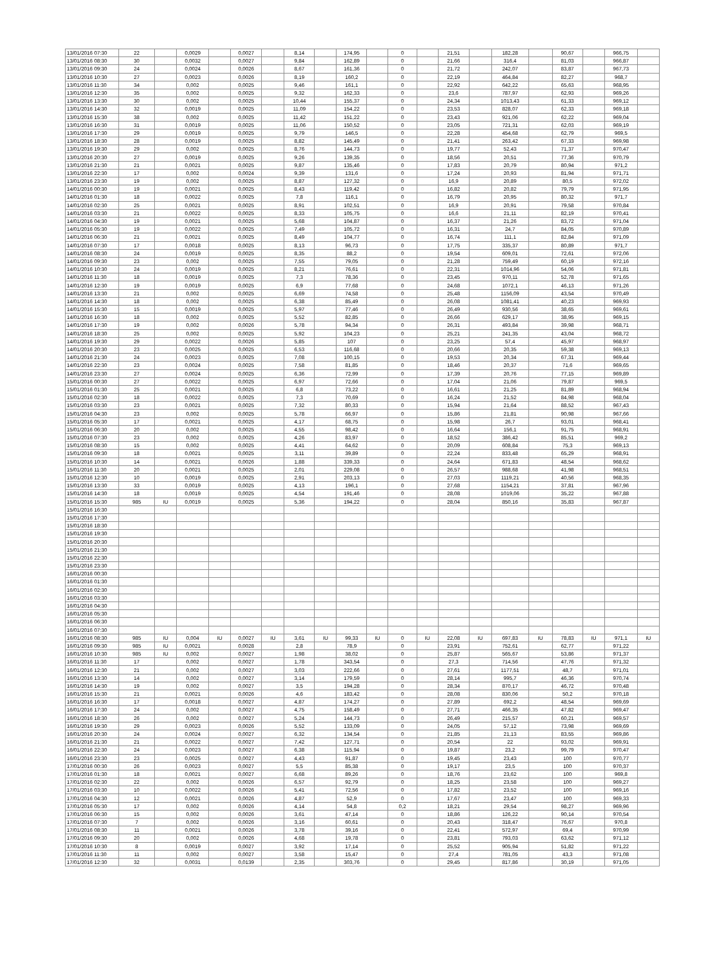| 13/01/2016 07:30 | 22 | | 0,0029 | | 0,0027 | | 8,14 | | 174,95 | | 0 | | 21,51 | | 182,28 | | 90,67 | | 966,75 | |
| 13/01/2016 08:30 | 30 | | 0,0032 | | 0,0027 | | 9,84 | | 162,89 | | 0 | | 21,66 | | 316,4 | | 81,03 | | 966,87 | |
| 13/01/2016 09:30 | 24 | | 0,0024 | | 0,0026 | | 8,67 | | 161,36 | | 0 | | 21,72 | | 242,07 | | 83,87 | | 967,73 | |
| 13/01/2016 10:30 | 27 | | 0,0023 | | 0,0026 | | 8,19 | | 160,2 | | 0 | | 22,19 | | 464,84 | | 82,27 | | 968,7 | |
| 13/01/2016 11:30 | 34 | | 0,002 | | 0,0025 | | 9,46 | | 161,1 | | 0 | | 22,92 | | 642,22 | | 65,63 | | 968,95 | |
| 13/01/2016 12:30 | 35 | | 0,002 | | 0,0025 | | 9,32 | | 162,33 | | 0 | | 23,6 | | 787,97 | | 62,93 | | 969,26 | |
| 13/01/2016 13:30 | 30 | | 0,002 | | 0,0025 | | 10,44 | | 155,37 | | 0 | | 24,34 | | 1013,43 | | 61,33 | | 969,12 | |
| 13/01/2016 14:30 | 32 | | 0,0019 | | 0,0025 | | 11,09 | | 154,22 | | 0 | | 23,53 | | 828,07 | | 62,33 | | 969,18 | |
| 13/01/2016 15:30 | 38 | | 0,002 | | 0,0025 | | 11,42 | | 151,22 | | 0 | | 23,43 | | 921,06 | | 62,22 | | 969,04 | |
| 13/01/2016 16:30 | 31 | | 0,0019 | | 0,0025 | | 11,06 | | 150,52 | | 0 | | 23,05 | | 721,31 | | 62,03 | | 969,19 | |
| 13/01/2016 17:30 | 29 | | 0,0019 | | 0,0025 | | 9,79 | | 146,5 | | 0 | | 22,28 | | 454,68 | | 62,79 | | 969,5 | |
| 13/01/2016 18:30 | 28 | | 0,0019 | | 0,0025 | | 8,82 | | 145,49 | | 0 | | 21,41 | | 263,42 | | 67,33 | | 969,98 | |
| 13/01/2016 19:30 | 29 | | 0,002 | | 0,0025 | | 8,76 | | 144,73 | | 0 | | 19,77 | | 52,43 | | 71,37 | | 970,47 | |
| 13/01/2016 20:30 | 27 | | 0,0019 | | 0,0025 | | 9,26 | | 139,35 | | 0 | | 18,56 | | 20,51 | | 77,36 | | 970,79 | |
| 13/01/2016 21:30 | 21 | | 0,0021 | | 0,0025 | | 9,87 | | 135,46 | | 0 | | 17,83 | | 20,79 | | 80,94 | | 971,2 | |
| 13/01/2016 22:30 | 17 | | 0,002 | | 0,0024 | | 9,39 | | 131,6 | | 0 | | 17,24 | | 20,93 | | 81,94 | | 971,71 | |
| 13/01/2016 23:30 | 19 | | 0,002 | | 0,0025 | | 8,87 | | 127,32 | | 0 | | 16,9 | | 20,89 | | 80,5 | | 972,02 | |
| 14/01/2016 00:30 | 19 | | 0,0021 | | 0,0025 | | 8,43 | | 119,42 | | 0 | | 16,82 | | 20,82 | | 79,79 | | 971,95 | |
| 14/01/2016 01:30 | 18 | | 0,0022 | | 0,0025 | | 7,8 | | 116,1 | | 0 | | 16,79 | | 20,95 | | 80,32 | | 971,7 | |
| 14/01/2016 02:30 | 25 | | 0,0021 | | 0,0025 | | 8,91 | | 102,51 | | 0 | | 16,9 | | 20,91 | | 79,58 | | 970,84 | |
| 14/01/2016 03:30 | 21 | | 0,0022 | | 0,0025 | | 8,33 | | 105,75 | | 0 | | 16,6 | | 21,11 | | 82,19 | | 970,41 | |
| 14/01/2016 04:30 | 19 | | 0,0021 | | 0,0025 | | 5,68 | | 104,87 | | 0 | | 16,37 | | 21,26 | | 83,72 | | 971,04 | |
| 14/01/2016 05:30 | 19 | | 0,0022 | | 0,0025 | | 7,49 | | 105,72 | | 0 | | 16,31 | | 24,7 | | 84,05 | | 970,89 | |
| 14/01/2016 06:30 | 21 | | 0,0021 | | 0,0025 | | 8,49 | | 104,77 | | 0 | | 16,74 | | 111,1 | | 82,84 | | 971,09 | |
| 14/01/2016 07:30 | 17 | | 0,0018 | | 0,0025 | | 8,13 | | 96,73 | | 0 | | 17,75 | | 335,37 | | 80,89 | | 971,7 | |
| 14/01/2016 08:30 | 24 | | 0,0019 | | 0,0025 | | 8,35 | | 88,2 | | 0 | | 19,54 | | 609,01 | | 72,61 | | 972,06 | |
| 14/01/2016 09:30 | 23 | | 0,002 | | 0,0025 | | 7,55 | | 79,05 | | 0 | | 21,28 | | 759,49 | | 60,19 | | 972,16 | |
| 14/01/2016 10:30 | 24 | | 0,0019 | | 0,0025 | | 8,21 | | 76,61 | | 0 | | 22,31 | | 1014,96 | | 54,06 | | 971,81 | |
| 14/01/2016 11:30 | 18 | | 0,0019 | | 0,0025 | | 7,3 | | 78,36 | | 0 | | 23,45 | | 970,11 | | 52,78 | | 971,65 | |
| 14/01/2016 12:30 | 19 | | 0,0019 | | 0,0025 | | 6,9 | | 77,68 | | 0 | | 24,68 | | 1072,1 | | 46,13 | | 971,26 | |
| 14/01/2016 13:30 | 21 | | 0,002 | | 0,0025 | | 6,69 | | 74,58 | | 0 | | 25,48 | | 1156,09 | | 43,54 | | 970,49 | |
| 14/01/2016 14:30 | 18 | | 0,002 | | 0,0025 | | 6,38 | | 85,49 | | 0 | | 26,08 | | 1081,41 | | 40,23 | | 969,93 | |
| 14/01/2016 15:30 | 15 | | 0,0019 | | 0,0025 | | 5,97 | | 77,46 | | 0 | | 26,49 | | 930,56 | | 38,65 | | 969,61 | |
| 14/01/2016 16:30 | 18 | | 0,002 | | 0,0025 | | 5,52 | | 82,85 | | 0 | | 26,66 | | 629,17 | | 38,95 | | 969,15 | |
| 14/01/2016 17:30 | 19 | | 0,002 | | 0,0026 | | 5,78 | | 94,34 | | 0 | | 26,31 | | 493,84 | | 39,98 | | 968,71 | |
| 14/01/2016 18:30 | 25 | | 0,002 | | 0,0025 | | 5,92 | | 104,23 | | 0 | | 25,21 | | 241,35 | | 43,04 | | 968,72 | |
| 14/01/2016 19:30 | 29 | | 0,0022 | | 0,0026 | | 5,85 | | 107 | | 0 | | 23,25 | | 57,4 | | 45,97 | | 968,97 | |
| 14/01/2016 20:30 | 23 | | 0,0025 | | 0,0025 | | 6,53 | | 116,68 | | 0 | | 20,66 | | 20,35 | | 59,38 | | 969,13 | |
| 14/01/2016 21:30 | 24 | | 0,0023 | | 0,0025 | | 7,08 | | 100,15 | | 0 | | 19,53 | | 20,34 | | 67,31 | | 969,44 | |
| 14/01/2016 22:30 | 23 | | 0,0024 | | 0,0025 | | 7,58 | | 81,85 | | 0 | | 18,46 | | 20,37 | | 71,6 | | 969,65 | |
| 14/01/2016 23:30 | 27 | | 0,0024 | | 0,0025 | | 6,36 | | 72,99 | | 0 | | 17,39 | | 20,76 | | 77,15 | | 969,89 | |
| 15/01/2016 00:30 | 27 | | 0,0022 | | 0,0025 | | 6,97 | | 72,66 | | 0 | | 17,04 | | 21,06 | | 79,87 | | 969,5 | |
| 15/01/2016 01:30 | 25 | | 0,0021 | | 0,0025 | | 6,8 | | 73,22 | | 0 | | 16,61 | | 21,25 | | 81,89 | | 968,94 | |
| 15/01/2016 02:30 | 18 | | 0,0022 | | 0,0025 | | 7,3 | | 70,69 | | 0 | | 16,24 | | 21,52 | | 84,98 | | 968,04 | |
| 15/01/2016 03:30 | 23 | | 0,0021 | | 0,0025 | | 7,32 | | 80,33 | | 0 | | 15,94 | | 21,64 | | 88,52 | | 967,43 | |
| 15/01/2016 04:30 | 23 | | 0,002 | | 0,0025 | | 5,78 | | 66,97 | | 0 | | 15,86 | | 21,81 | | 90,98 | | 967,66 | |
| 15/01/2016 05:30 | 17 | | 0,0021 | | 0,0025 | | 4,17 | | 68,75 | | 0 | | 15,98 | | 26,7 | | 93,01 | | 968,41 | |
| 15/01/2016 06:30 | 20 | | 0,002 | | 0,0025 | | 4,55 | | 98,42 | | 0 | | 16,64 | | 156,1 | | 91,75 | | 968,91 | |
| 15/01/2016 07:30 | 23 | | 0,002 | | 0,0025 | | 4,26 | | 83,97 | | 0 | | 18,52 | | 386,42 | | 85,51 | | 969,2 | |
| 15/01/2016 08:30 | 15 | | 0,002 | | 0,0025 | | 4,41 | | 64,62 | | 0 | | 20,09 | | 608,84 | | 75,3 | | 969,13 | |
| 15/01/2016 09:30 | 18 | | 0,0021 | | 0,0025 | | 3,11 | | 39,89 | | 0 | | 22,24 | | 833,48 | | 65,29 | | 968,91 | |
| 15/01/2016 10:30 | 14 | | 0,0021 | | 0,0026 | | 1,88 | | 339,33 | | 0 | | 24,64 | | 671,83 | | 48,54 | | 968,62 | |
| 15/01/2016 11:30 | 20 | | 0,0021 | | 0,0025 | | 2,01 | | 229,08 | | 0 | | 26,57 | | 988,68 | | 41,98 | | 968,51 | |
| 15/01/2016 12:30 | 10 | | 0,0019 | | 0,0025 | | 2,91 | | 203,13 | | 0 | | 27,03 | | 1119,21 | | 40,56 | | 968,35 | |
| 15/01/2016 13:30 | 33 | | 0,0019 | | 0,0025 | | 4,13 | | 196,1 | | 0 | | 27,68 | | 1154,21 | | 37,81 | | 967,96 | |
| 15/01/2016 14:30 | 18 | | 0,0019 | | 0,0025 | | 4,54 | | 191,46 | | 0 | | 28,08 | | 1019,06 | | 35,22 | | 967,88 | |
| 15/01/2016 15:30 | 985 | IU | 0,0019 | | 0,0025 | | 5,36 | | 194,22 | | 0 | | 28,04 | | 850,16 | | 35,83 | | 967,87 | |
| 15/01/2016 16:30 | | | | | | | | | | | | | | | | | | | | |
| 15/01/2016 17:30 | | | | | | | | | | | | | | | | | | | | |
| 15/01/2016 18:30 | | | | | | | | | | | | | | | | | | | | |
| 15/01/2016 19:30 | | | | | | | | | | | | | | | | | | | | |
| 15/01/2016 20:30 | | | | | | | | | | | | | | | | | | | | |
| 15/01/2016 21:30 | | | | | | | | | | | | | | | | | | | | |
| 15/01/2016 22:30 | | | | | | | | | | | | | | | | | | | | |
| 15/01/2016 23:30 | | | | | | | | | | | | | | | | | | | | |
| 16/01/2016 00:30 | | | | | | | | | | | | | | | | | | | | |
| 16/01/2016 01:30 | | | | | | | | | | | | | | | | | | | | |
| 16/01/2016 02:30 | | | | | | | | | | | | | | | | | | | | |
| 16/01/2016 03:30 | | | | | | | | | | | | | | | | | | | | |
| 16/01/2016 04:30 | | | | | | | | | | | | | | | | | | | | |
| 16/01/2016 05:30 | | | | | | | | | | | | | | | | | | | | |
| 16/01/2016 06:30 | | | | | | | | | | | | | | | | | | | | |
| 16/01/2016 07:30 | | | | | | | | | | | | | | | | | | | | |
| 16/01/2016 08:30 | 985 | IU | 0,004 | IU | 0,0027 | IU | 3,61 | IU | 99,33 | IU | 0 | IU | 22,08 | IU | 697,83 | IU | 78,83 | IU | 971,1 | IU |
| 16/01/2016 09:30 | 985 | IU | 0,0021 | | 0,0028 | | 2,8 | | 78,9 | | 0 | | 23,91 | | 752,61 | | 62,77 | | 971,22 | |
| 16/01/2016 10:30 | 985 | IU | 0,002 | | 0,0027 | | 1,98 | | 38,02 | | 0 | | 25,87 | | 565,67 | | 53,86 | | 971,37 | |
| 16/01/2016 11:30 | 17 | | 0,002 | | 0,0027 | | 1,78 | | 343,54 | | 0 | | 27,3 | | 714,56 | | 47,76 | | 971,32 | |
| 16/01/2016 12:30 | 21 | | 0,002 | | 0,0027 | | 3,03 | | 222,66 | | 0 | | 27,61 | | 1177,51 | | 48,7 | | 971,01 | |
| 16/01/2016 13:30 | 14 | | 0,002 | | 0,0027 | | 3,14 | | 179,59 | | 0 | | 28,14 | | 995,7 | | 46,36 | | 970,74 | |
| 16/01/2016 14:30 | 19 | | 0,002 | | 0,0027 | | 3,5 | | 194,28 | | 0 | | 28,34 | | 870,17 | | 46,72 | | 970,48 | |
| 16/01/2016 15:30 | 21 | | 0,0021 | | 0,0026 | | 4,6 | | 183,42 | | 0 | | 28,08 | | 830,06 | | 50,2 | | 970,18 | |
| 16/01/2016 16:30 | 17 | | 0,0018 | | 0,0027 | | 4,87 | | 174,27 | | 0 | | 27,89 | | 692,2 | | 48,54 | | 969,69 | |
| 16/01/2016 17:30 | 24 | | 0,002 | | 0,0027 | | 4,75 | | 158,49 | | 0 | | 27,71 | | 466,35 | | 47,82 | | 969,47 | |
| 16/01/2016 18:30 | 26 | | 0,002 | | 0,0027 | | 5,24 | | 144,73 | | 0 | | 26,49 | | 215,57 | | 60,21 | | 969,57 | |
| 16/01/2016 19:30 | 29 | | 0,0023 | | 0,0026 | | 5,52 | | 133,09 | | 0 | | 24,05 | | 57,12 | | 73,98 | | 969,69 | |
| 16/01/2016 20:30 | 24 | | 0,0024 | | 0,0027 | | 6,32 | | 134,54 | | 0 | | 21,85 | | 21,13 | | 83,55 | | 969,86 | |
| 16/01/2016 21:30 | 21 | | 0,0022 | | 0,0027 | | 7,42 | | 127,71 | | 0 | | 20,54 | | 22 | | 93,02 | | 969,91 | |
| 16/01/2016 22:30 | 24 | | 0,0023 | | 0,0027 | | 6,38 | | 115,94 | | 0 | | 19,87 | | 23,2 | | 99,79 | | 970,47 | |
| 16/01/2016 23:30 | 23 | | 0,0025 | | 0,0027 | | 4,43 | | 91,87 | | 0 | | 19,45 | | 23,43 | | 100 | | 970,77 | |
| 17/01/2016 00:30 | 26 | | 0,0023 | | 0,0027 | | 5,5 | | 85,38 | | 0 | | 19,17 | | 23,5 | | 100 | | 970,37 | |
| 17/01/2016 01:30 | 18 | | 0,0021 | | 0,0027 | | 6,68 | | 89,26 | | 0 | | 18,76 | | 23,62 | | 100 | | 969,8 | |
| 17/01/2016 02:30 | 22 | | 0,002 | | 0,0026 | | 6,57 | | 92,79 | | 0 | | 18,25 | | 23,58 | | 100 | | 969,27 | |
| 17/01/2016 03:30 | 10 | | 0,0022 | | 0,0026 | | 5,41 | | 72,56 | | 0 | | 17,82 | | 23,52 | | 100 | | 969,16 | |
| 17/01/2016 04:30 | 12 | | 0,0021 | | 0,0026 | | 4,87 | | 52,9 | | 0 | | 17,67 | | 23,47 | | 100 | | 969,33 | |
| 17/01/2016 05:30 | 17 | | 0,002 | | 0,0026 | | 4,14 | | 54,8 | | 0,2 | | 18,21 | | 29,54 | | 98,27 | | 969,96 | |
| 17/01/2016 06:30 | 15 | | 0,002 | | 0,0026 | | 3,61 | | 47,14 | | 0 | | 18,86 | | 126,22 | | 90,14 | | 970,54 | |
| 17/01/2016 07:30 | 7 | | 0,002 | | 0,0026 | | 3,16 | | 60,61 | | 0 | | 20,43 | | 318,47 | | 76,67 | | 970,8 | |
| 17/01/2016 08:30 | 11 | | 0,0021 | | 0,0026 | | 3,78 | | 39,16 | | 0 | | 22,41 | | 572,97 | | 69,4 | | 970,99 | |
| 17/01/2016 09:30 | 20 | | 0,002 | | 0,0026 | | 4,68 | | 19,78 | | 0 | | 23,81 | | 793,03 | | 63,62 | | 971,12 | |
| 17/01/2016 10:30 | 8 | | 0,0019 | | 0,0027 | | 3,92 | | 17,14 | | 0 | | 25,52 | | 905,94 | | 51,82 | | 971,22 | |
| 17/01/2016 11:30 | 11 | | 0,002 | | 0,0027 | | 3,58 | | 15,47 | | 0 | | 27,4 | | 781,05 | | 43,3 | | 971,08 | |
| 17/01/2016 12:30 | 32 | | 0,0031 | | 0,0139 | | 2,35 | | 303,76 | | 0 | | 29,45 | | 817,86 | | 30,19 | | 971,05 | |